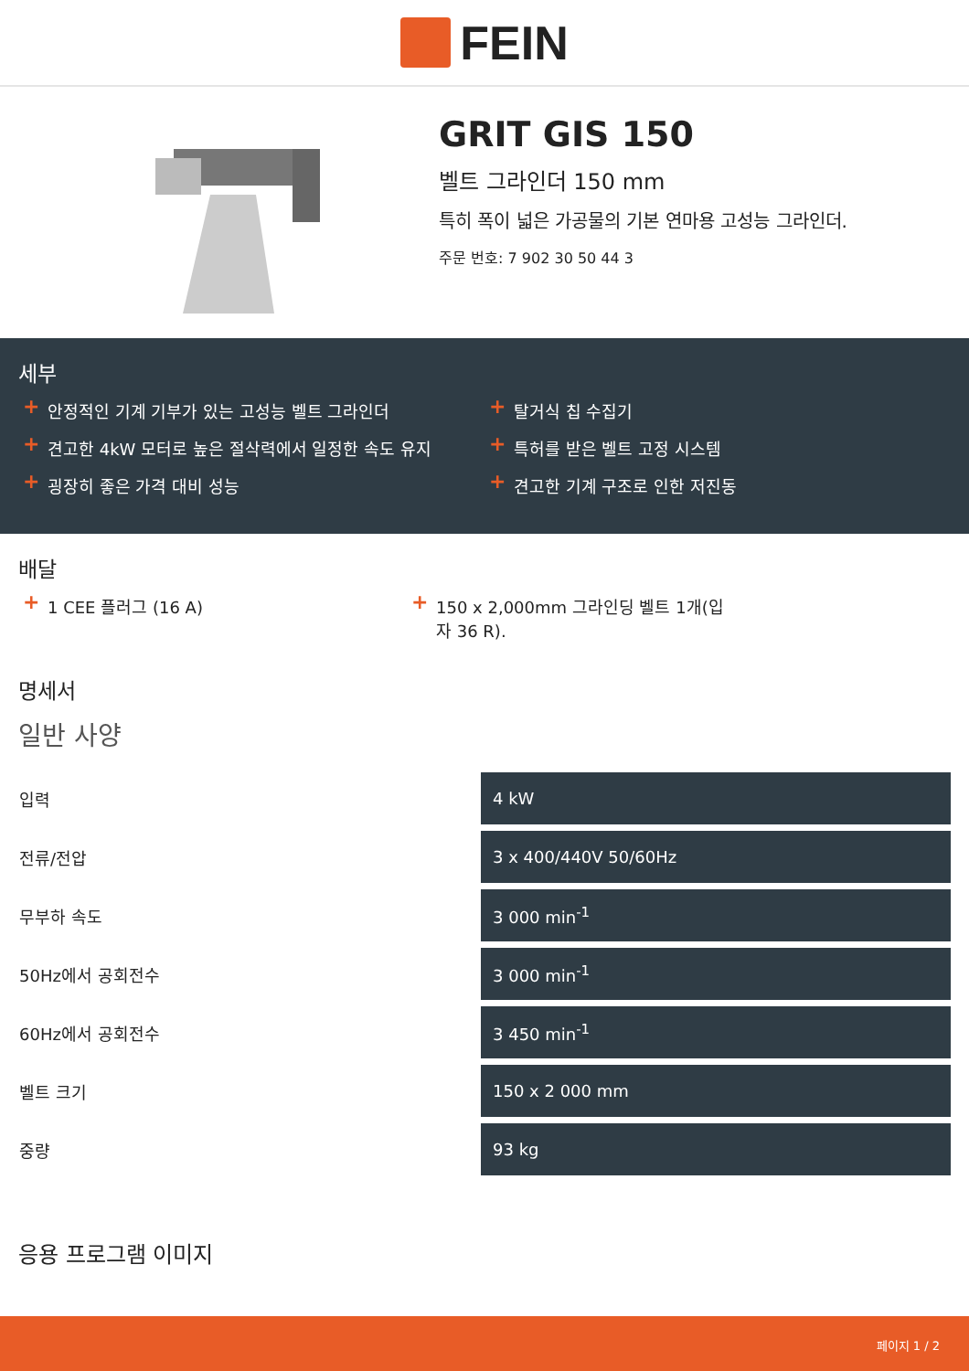FEIN
GRIT GIS 150
벨트 그라인더 150 mm
특히 폭이 넓은 가공물의 기본 연마용 고성능 그라인더.
주문 번호: 7 902 30 50 44 3
세부
+ 안정적인 기계 기부가 있는 고성능 벨트 그라인더
+ 견고한 4kW 모터로 높은 절삭력에서 일정한 속도 유지
+ 굉장히 좋은 가격 대비 성능
+ 탈거식 칩 수집기
+ 특허를 받은 벨트 고정 시스템
+ 견고한 기계 구조로 인한 저진동
배달
+ 1 CEE 플러그 (16 A)
+ 150 x 2,000mm 그라인딩 벨트 1개(입자 36 R).
명세서
일반 사양
| 입력 | 4 kW |
| 전류/전압 | 3 x 400/440V 50/60Hz |
| 무부하 속도 | 3 000 min<sup>-1</sup> |
| 50Hz에서 공회전수 | 3 000 min<sup>-1</sup> |
| 60Hz에서 공회전수 | 3 450 min<sup>-1</sup> |
| 벨트 크기 | 150 x 2 000 mm |
| 중량 | 93 kg |
응용 프로그램 이미지
페이지 1 / 2